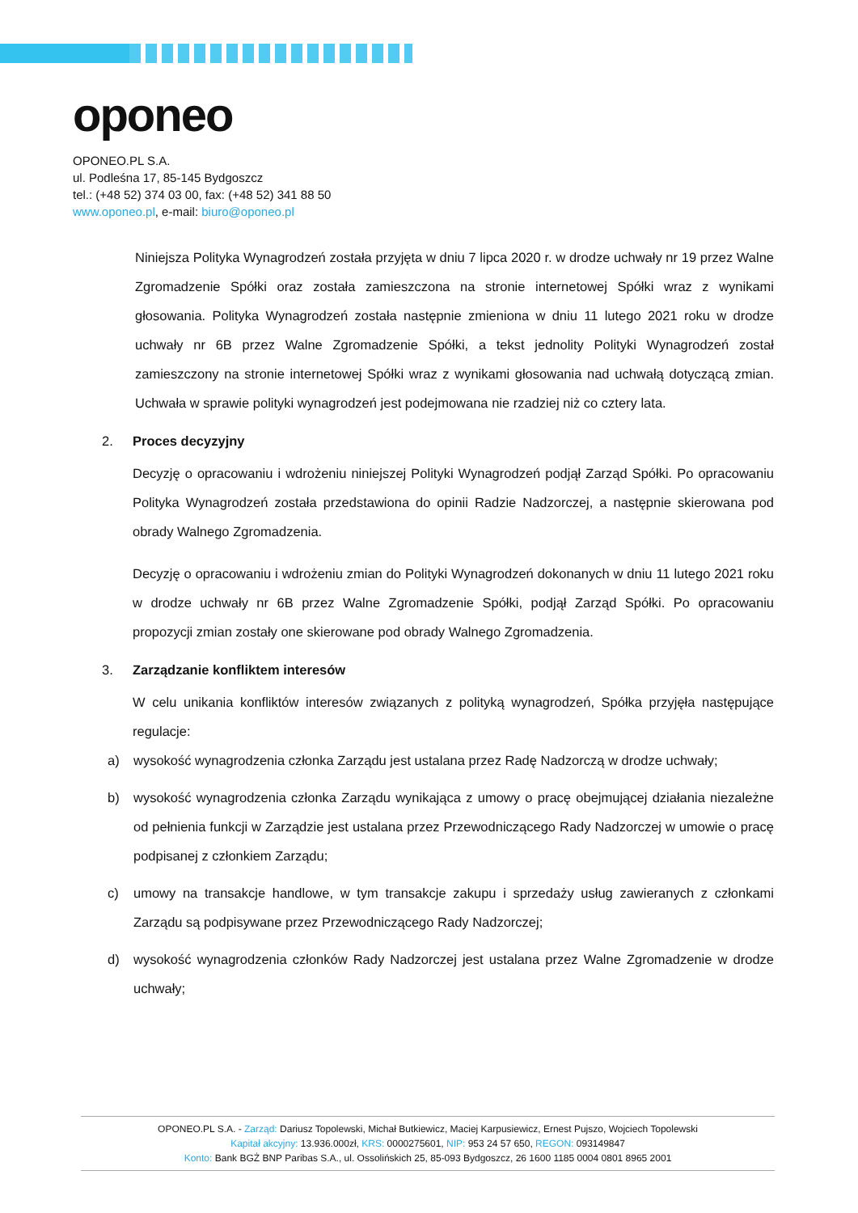oponeo
OPONEO.PL S.A.
ul. Podleśna 17, 85-145 Bydgoszcz
tel.: (+48 52) 374 03 00, fax: (+48 52) 341 88 50
www.oponeo.pl, e-mail: biuro@oponeo.pl
Niniejsza Polityka Wynagrodzeń została przyjęta w dniu 7 lipca 2020 r. w drodze uchwały nr 19 przez Walne Zgromadzenie Spółki oraz została zamieszczona na stronie internetowej Spółki wraz z wynikami głosowania. Polityka Wynagrodzeń została następnie zmieniona w dniu 11 lutego 2021 roku w drodze uchwały nr 6B przez Walne Zgromadzenie Spółki, a tekst jednolity Polityki Wynagrodzeń został zamieszczony na stronie internetowej Spółki wraz z wynikami głosowania nad uchwałą dotyczącą zmian. Uchwała w sprawie polityki wynagrodzeń jest podejmowana nie rzadziej niż co cztery lata.
2. Proces decyzyjny
Decyzję o opracowaniu i wdrożeniu niniejszej Polityki Wynagrodzeń podjął Zarząd Spółki. Po opracowaniu Polityka Wynagrodzeń została przedstawiona do opinii Radzie Nadzorczej, a następnie skierowana pod obrady Walnego Zgromadzenia.
Decyzję o opracowaniu i wdrożeniu zmian do Polityki Wynagrodzeń dokonanych w dniu 11 lutego 2021 roku w drodze uchwały nr 6B przez Walne Zgromadzenie Spółki, podjął Zarząd Spółki. Po opracowaniu propozycji zmian zostały one skierowane pod obrady Walnego Zgromadzenia.
3. Zarządzanie konfliktem interesów
W celu unikania konfliktów interesów związanych z polityką wynagrodzeń, Spółka przyjęła następujące regulacje:
a) wysokość wynagrodzenia członka Zarządu jest ustalana przez Radę Nadzorczą w drodze uchwały;
b) wysokość wynagrodzenia członka Zarządu wynikająca z umowy o pracę obejmującej działania niezależne od pełnienia funkcji w Zarządzie jest ustalana przez Przewodniczącego Rady Nadzorczej w umowie o pracę podpisanej z członkiem Zarządu;
c) umowy na transakcje handlowe, w tym transakcje zakupu i sprzedaży usług zawieranych z członkami Zarządu są podpisywane przez Przewodniczącego Rady Nadzorczej;
d) wysokość wynagrodzenia członków Rady Nadzorczej jest ustalana przez Walne Zgromadzenie w drodze uchwały;
OPONEO.PL S.A. - Zarząd: Dariusz Topolewski, Michał Butkiewicz, Maciej Karpusiewicz, Ernest Pujszo, Wojciech Topolewski
Kapitał akcyjny: 13.936.000zł, KRS: 0000275601, NIP: 953 24 57 650, REGON: 093149847
Konto: Bank BGŻ BNP Paribas S.A., ul. Ossolińskich 25, 85-093 Bydgoszcz, 26 1600 1185 0004 0801 8965 2001